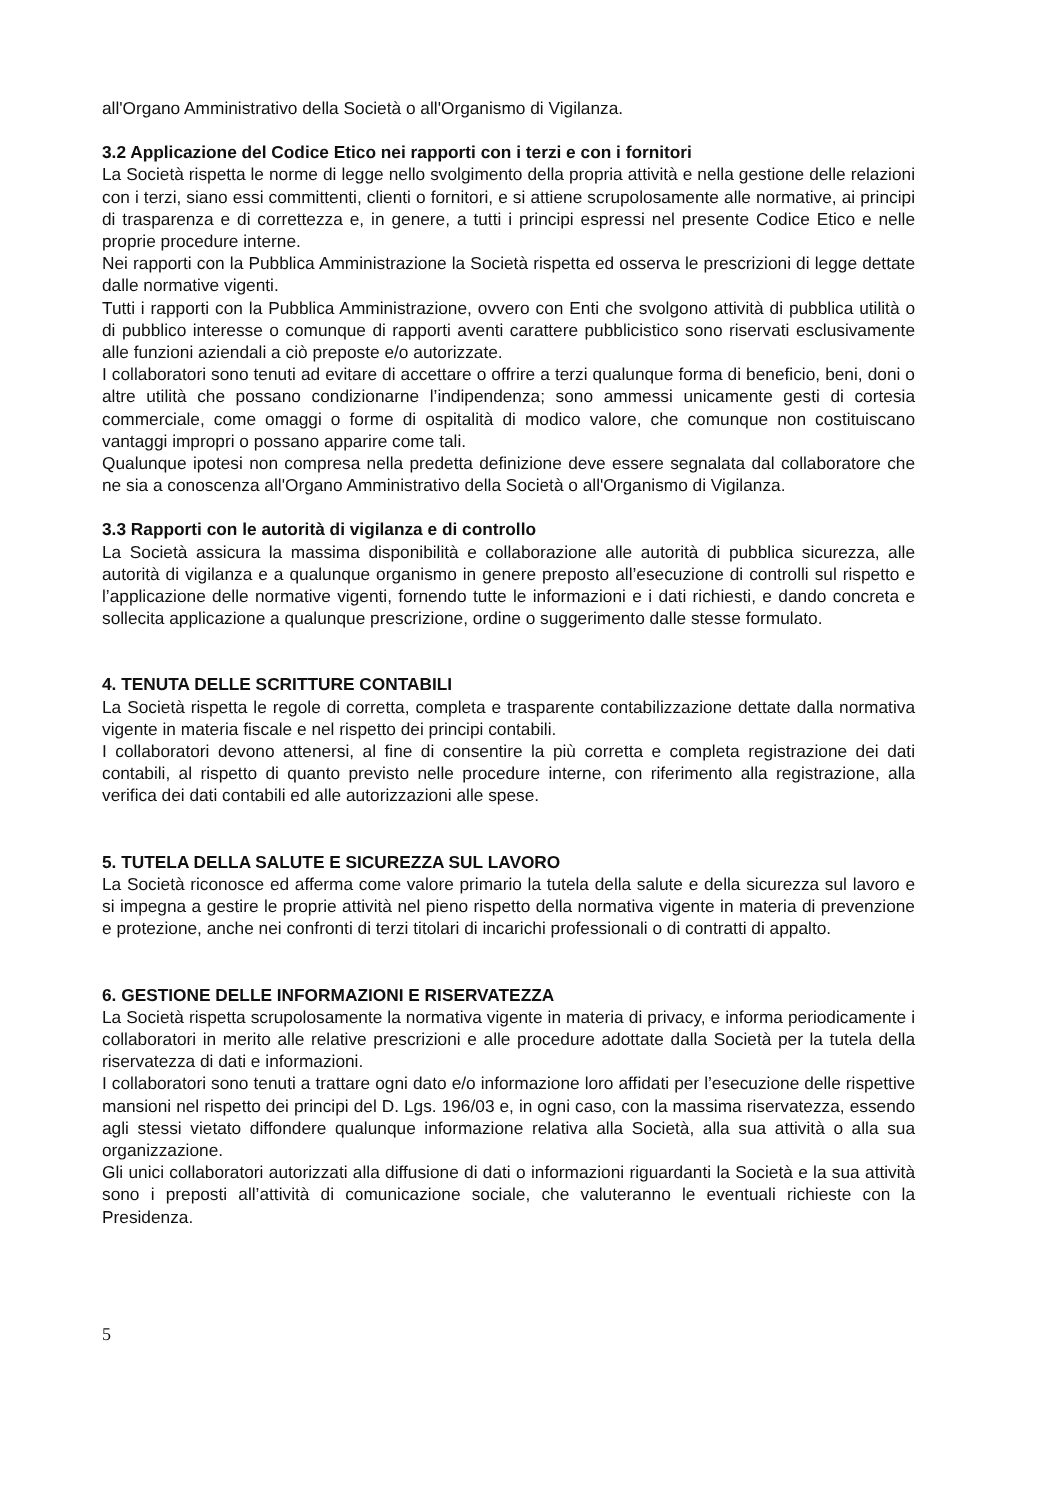all'Organo Amministrativo della Società o all'Organismo di Vigilanza.
3.2 Applicazione del Codice Etico nei rapporti con i terzi e con i fornitori
La Società rispetta le norme di legge nello svolgimento della propria attività e nella gestione delle relazioni con i terzi, siano essi committenti, clienti o fornitori, e si attiene scrupolosamente alle normative, ai principi di trasparenza e di correttezza e, in genere, a tutti i principi espressi nel presente Codice Etico e nelle proprie procedure interne.
Nei rapporti con la Pubblica Amministrazione la Società rispetta ed osserva le prescrizioni di legge dettate dalle normative vigenti.
Tutti i rapporti con la Pubblica Amministrazione, ovvero con Enti che svolgono attività di pubblica utilità o di pubblico interesse o comunque di rapporti aventi carattere pubblicistico sono riservati esclusivamente alle funzioni aziendali a ciò preposte e/o autorizzate.
I collaboratori sono tenuti ad evitare di accettare o offrire a terzi qualunque forma di beneficio, beni, doni o altre utilità che possano condizionarne l’indipendenza; sono ammessi unicamente gesti di cortesia commerciale, come omaggi o forme di ospitalità di modico valore, che comunque non costituiscano vantaggi impropri o possano apparire come tali.
Qualunque ipotesi non compresa nella predetta definizione deve essere segnalata dal collaboratore che ne sia a conoscenza all'Organo Amministrativo della Società o all'Organismo di Vigilanza.
3.3 Rapporti con le autorità di vigilanza e di controllo
La Società assicura la massima disponibilità e collaborazione alle autorità di pubblica sicurezza, alle autorità di vigilanza e a qualunque organismo in genere preposto all’esecuzione di controlli sul rispetto e l’applicazione delle normative vigenti, fornendo tutte le informazioni e i dati richiesti, e dando concreta e sollecita applicazione a qualunque prescrizione, ordine o suggerimento dalle stesse formulato.
4. TENUTA DELLE SCRITTURE CONTABILI
La Società rispetta le regole di corretta, completa e trasparente contabilizzazione dettate dalla normativa vigente in materia fiscale e nel rispetto dei principi contabili.
I collaboratori devono attenersi, al fine di consentire la più corretta e completa registrazione dei dati contabili, al rispetto di quanto previsto nelle procedure interne, con riferimento alla registrazione, alla verifica dei dati contabili ed alle autorizzazioni alle spese.
5. TUTELA DELLA SALUTE E SICUREZZA SUL LAVORO
La Società riconosce ed afferma come valore primario la tutela della salute e della sicurezza sul lavoro e si impegna a gestire le proprie attività nel pieno rispetto della normativa vigente in materia di prevenzione e protezione, anche nei confronti di terzi titolari di incarichi professionali o di contratti di appalto.
6. GESTIONE DELLE INFORMAZIONI E RISERVATEZZA
La Società rispetta scrupolosamente la normativa vigente in materia di privacy, e informa periodicamente i collaboratori in merito alle relative prescrizioni e alle procedure adottate dalla Società per la tutela della riservatezza di dati e informazioni.
I collaboratori sono tenuti a trattare ogni dato e/o informazione loro affidati per l’esecuzione delle rispettive mansioni nel rispetto dei principi del D. Lgs. 196/03 e, in ogni caso, con la massima riservatezza, essendo agli stessi vietato diffondere qualunque informazione relativa alla Società, alla sua attività o alla sua organizzazione.
Gli unici collaboratori autorizzati alla diffusione di dati o informazioni riguardanti la Società e la sua attività sono i preposti all’attività di comunicazione sociale, che valuteranno le eventuali richieste con la Presidenza.
5